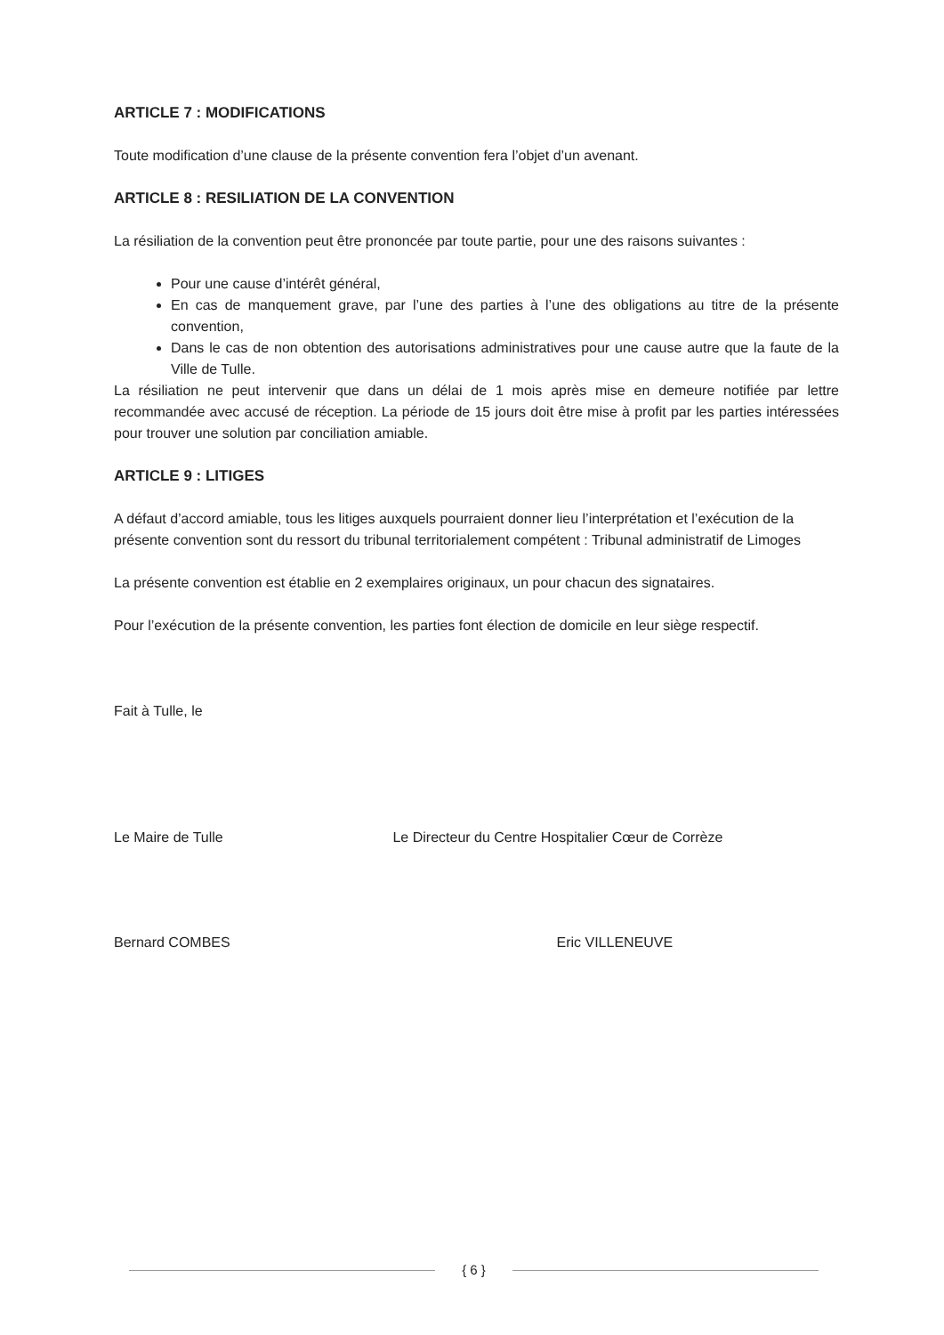ARTICLE 7 : MODIFICATIONS
Toute modification d’une clause de la présente convention fera l’objet d’un avenant.
ARTICLE 8 : RESILIATION DE LA CONVENTION
La résiliation de la convention peut être prononcée par toute partie, pour une des raisons suivantes :
Pour une cause d’intérêt général,
En cas de manquement grave, par l’une des parties à l’une des obligations au titre de la présente convention,
Dans le cas de non obtention des autorisations administratives pour une cause autre que la faute de la Ville de Tulle.
La résiliation ne peut intervenir que dans un délai de 1 mois après mise en demeure notifiée par lettre recommandée avec accusé de réception. La période de 15 jours doit être mise à profit par les parties intéressées pour trouver une solution par conciliation amiable.
ARTICLE 9 : LITIGES
A défaut d’accord amiable, tous les litiges auxquels pourraient donner lieu l’interprétation et l’exécution de la présente convention sont du ressort du tribunal territorialement compétent : Tribunal administratif de Limoges
La présente convention est établie en 2 exemplaires originaux, un pour chacun des signataires.
Pour l’exécution de la présente convention, les parties font élection de domicile en leur siège respectif.
Fait à Tulle, le
Le Maire de Tulle Le Directeur du Centre Hospitalier Cœur de Corrèze
Bernard COMBES Eric VILLENEUVE
{ 6 }